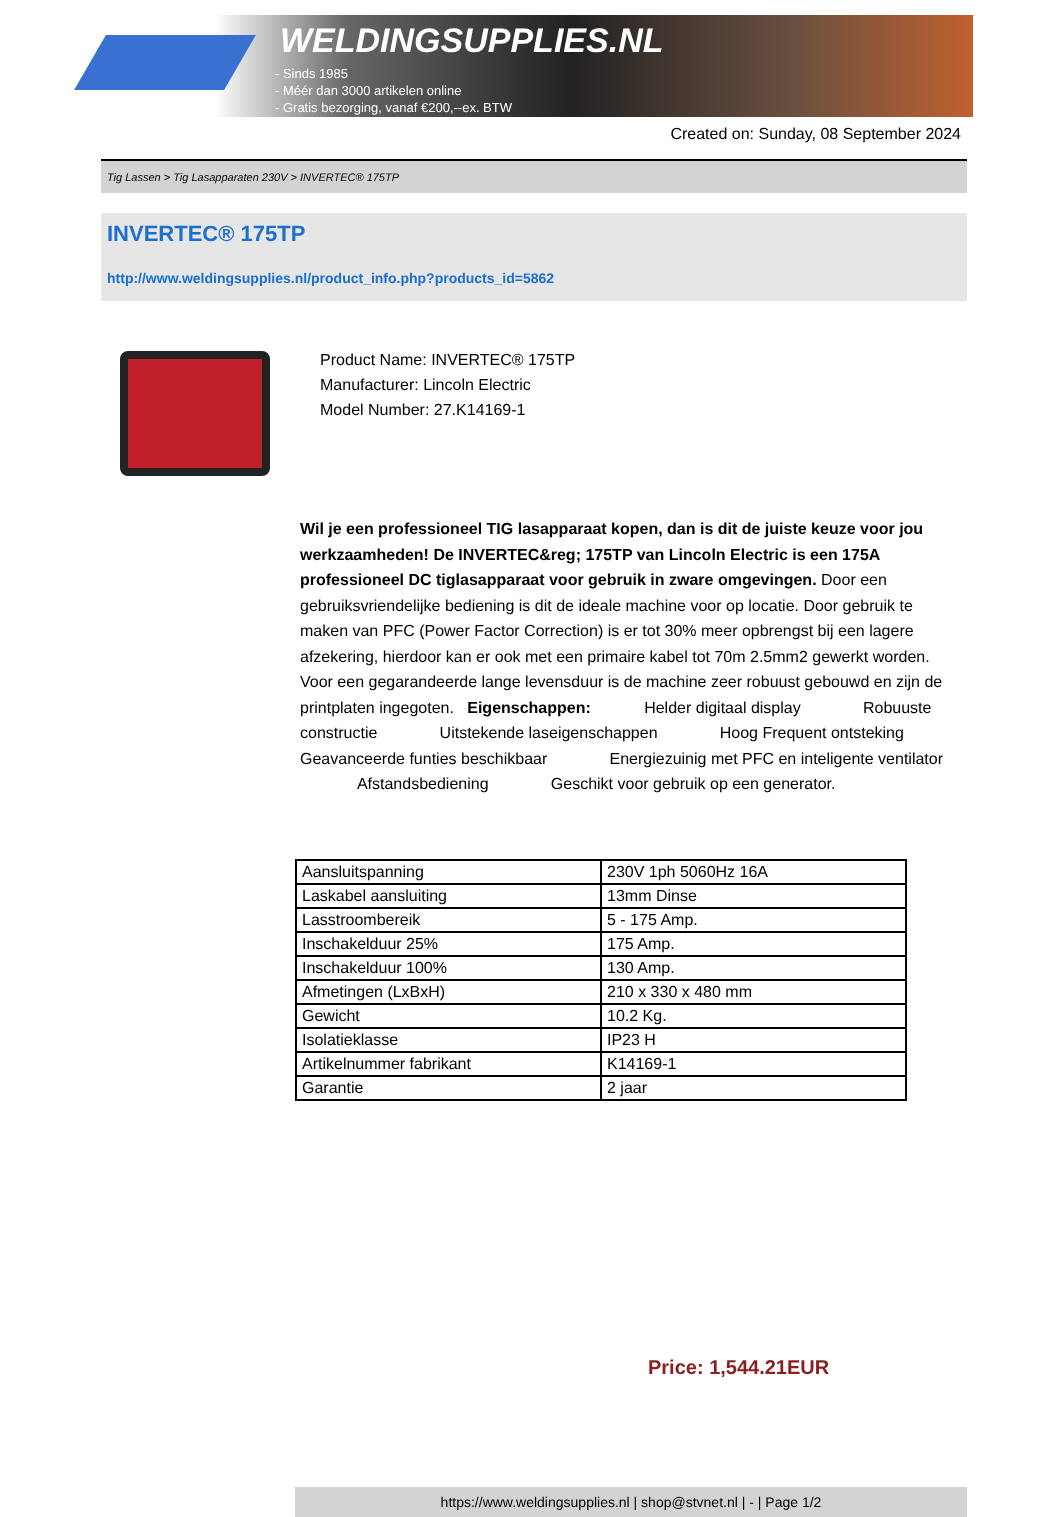WELDINGSUPPLIES.NL
- Sinds 1985
- Méér dan 3000 artikelen online
- Gratis bezorging, vanaf €200,--ex. BTW
Created on: Sunday, 08 September 2024
Tig Lassen > Tig Lasapparaten 230V > INVERTEC® 175TP
INVERTEC® 175TP
http://www.weldingsupplies.nl/product_info.php?products_id=5862
Product Name: INVERTEC® 175TP
Manufacturer: Lincoln Electric
Model Number: 27.K14169-1
Wil je een professioneel TIG lasapparaat kopen, dan is dit de juiste keuze voor jou werkzaamheden! De INVERTEC&reg; 175TP van Lincoln Electric is een 175A professioneel DC tiglasapparaat voor gebruik in zware omgevingen. Door een gebruiksvriendelijke bediening is dit de ideale machine voor op locatie. Door gebruik te maken van PFC (Power Factor Correction) is er tot 30% meer opbrengst bij een lagere afzekering, hierdoor kan er ook met een primaire kabel tot 70m 2.5mm2 gewerkt worden. Voor een gegarandeerde lange levensduur is de machine zeer robuust gebouwd en zijn de printplaten ingegoten. Eigenschappen: Helder digitaal display Robuuste constructie Uitstekende laseigenschappen Hoog Frequent ontsteking Geavanceerde funties beschikbaar Energiezuinig met PFC en inteligente ventilator Afstandsbediening Geschikt voor gebruik op een generator.
| Aansluitspanning | 230V 1ph 5060Hz 16A |
| Laskabel aansluiting | 13mm Dinse |
| Lasstroombereik | 5 - 175 Amp. |
| Inschakelduur 25% | 175 Amp. |
| Inschakelduur 100% | 130 Amp. |
| Afmetingen (LxBxH) | 210 x 330 x 480 mm |
| Gewicht | 10.2 Kg. |
| Isolatieklasse | IP23 H |
| Artikelnummer fabrikant | K14169-1 |
| Garantie | 2 jaar |
Price: 1,544.21EUR
https://www.weldingsupplies.nl | shop@stvnet.nl | - | Page 1/2